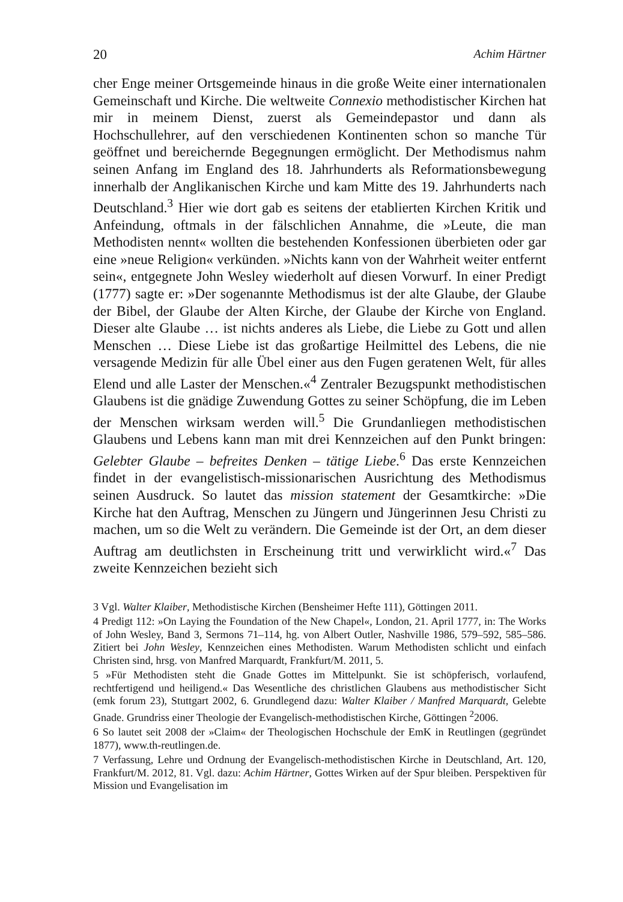20 Achim Härtner
cher Enge meiner Ortsgemeinde hinaus in die große Weite einer internationalen Gemeinschaft und Kirche. Die weltweite Connexio methodistischer Kirchen hat mir in meinem Dienst, zuerst als Gemeindepastor und dann als Hochschullehrer, auf den verschiedenen Kontinenten schon so manche Tür geöffnet und bereichernde Begegnungen ermöglicht. Der Methodismus nahm seinen Anfang im England des 18. Jahrhunderts als Reformationsbewegung innerhalb der Anglikanischen Kirche und kam Mitte des 19. Jahrhunderts nach Deutschland.<sup>3</sup> Hier wie dort gab es seitens der etablierten Kirchen Kritik und Anfeindung, oftmals in der fälschlichen Annahme, die »Leute, die man Methodisten nennt« wollten die bestehenden Konfessionen überbieten oder gar eine »neue Religion« verkünden. »Nichts kann von der Wahrheit weiter entfernt sein«, entgegnete John Wesley wiederholt auf diesen Vorwurf. In einer Predigt (1777) sagte er: »Der sogenannte Methodismus ist der alte Glaube, der Glaube der Bibel, der Glaube der Alten Kirche, der Glaube der Kirche von England. Dieser alte Glaube … ist nichts anderes als Liebe, die Liebe zu Gott und allen Menschen … Diese Liebe ist das großartige Heilmittel des Lebens, die nie versagende Medizin für alle Übel einer aus den Fugen geratenen Welt, für alles Elend und alle Laster der Menschen.«<sup>4</sup> Zentraler Bezugspunkt methodistischen Glaubens ist die gnädige Zuwendung Gottes zu seiner Schöpfung, die im Leben der Menschen wirksam werden will.<sup>5</sup> Die Grundanliegen methodistischen Glaubens und Lebens kann man mit drei Kennzeichen auf den Punkt bringen: Gelebter Glaube – befreites Denken – tätige Liebe.<sup>6</sup> Das erste Kennzeichen findet in der evangelistisch-missionarischen Ausrichtung des Methodismus seinen Ausdruck. So lautet das mission statement der Gesamtkirche: »Die Kirche hat den Auftrag, Menschen zu Jüngern und Jüngerinnen Jesu Christi zu machen, um so die Welt zu verändern. Die Gemeinde ist der Ort, an dem dieser Auftrag am deutlichsten in Erscheinung tritt und verwirklicht wird.«<sup>7</sup> Das zweite Kennzeichen bezieht sich
3 Vgl. Walter Klaiber, Methodistische Kirchen (Bensheimer Hefte 111), Göttingen 2011.
4 Predigt 112: »On Laying the Foundation of the New Chapel«, London, 21. April 1777, in: The Works of John Wesley, Band 3, Sermons 71–114, hg. von Albert Outler, Nashville 1986, 579–592, 585–586. Zitiert bei John Wesley, Kennzeichen eines Methodisten. Warum Methodisten schlicht und einfach Christen sind, hrsg. von Manfred Marquardt, Frankfurt/M. 2011, 5.
5 »Für Methodisten steht die Gnade Gottes im Mittelpunkt. Sie ist schöpferisch, vorlaufend, rechtfertigend und heiligend.« Das Wesentliche des christlichen Glaubens aus methodistischer Sicht (emk forum 23), Stuttgart 2002, 6. Grundlegend dazu: Walter Klaiber / Manfred Marquardt, Gelebte Gnade. Grundriss einer Theologie der Evangelisch-methodistischen Kirche, Göttingen <sup>2</sup>2006.
6 So lautet seit 2008 der »Claim« der Theologischen Hochschule der EmK in Reutlingen (gegründet 1877), www.th-reutlingen.de.
7 Verfassung, Lehre und Ordnung der Evangelisch-methodistischen Kirche in Deutschland, Art. 120, Frankfurt/M. 2012, 81. Vgl. dazu: Achim Härtner, Gottes Wirken auf der Spur bleiben. Perspektiven für Mission und Evangelisation im